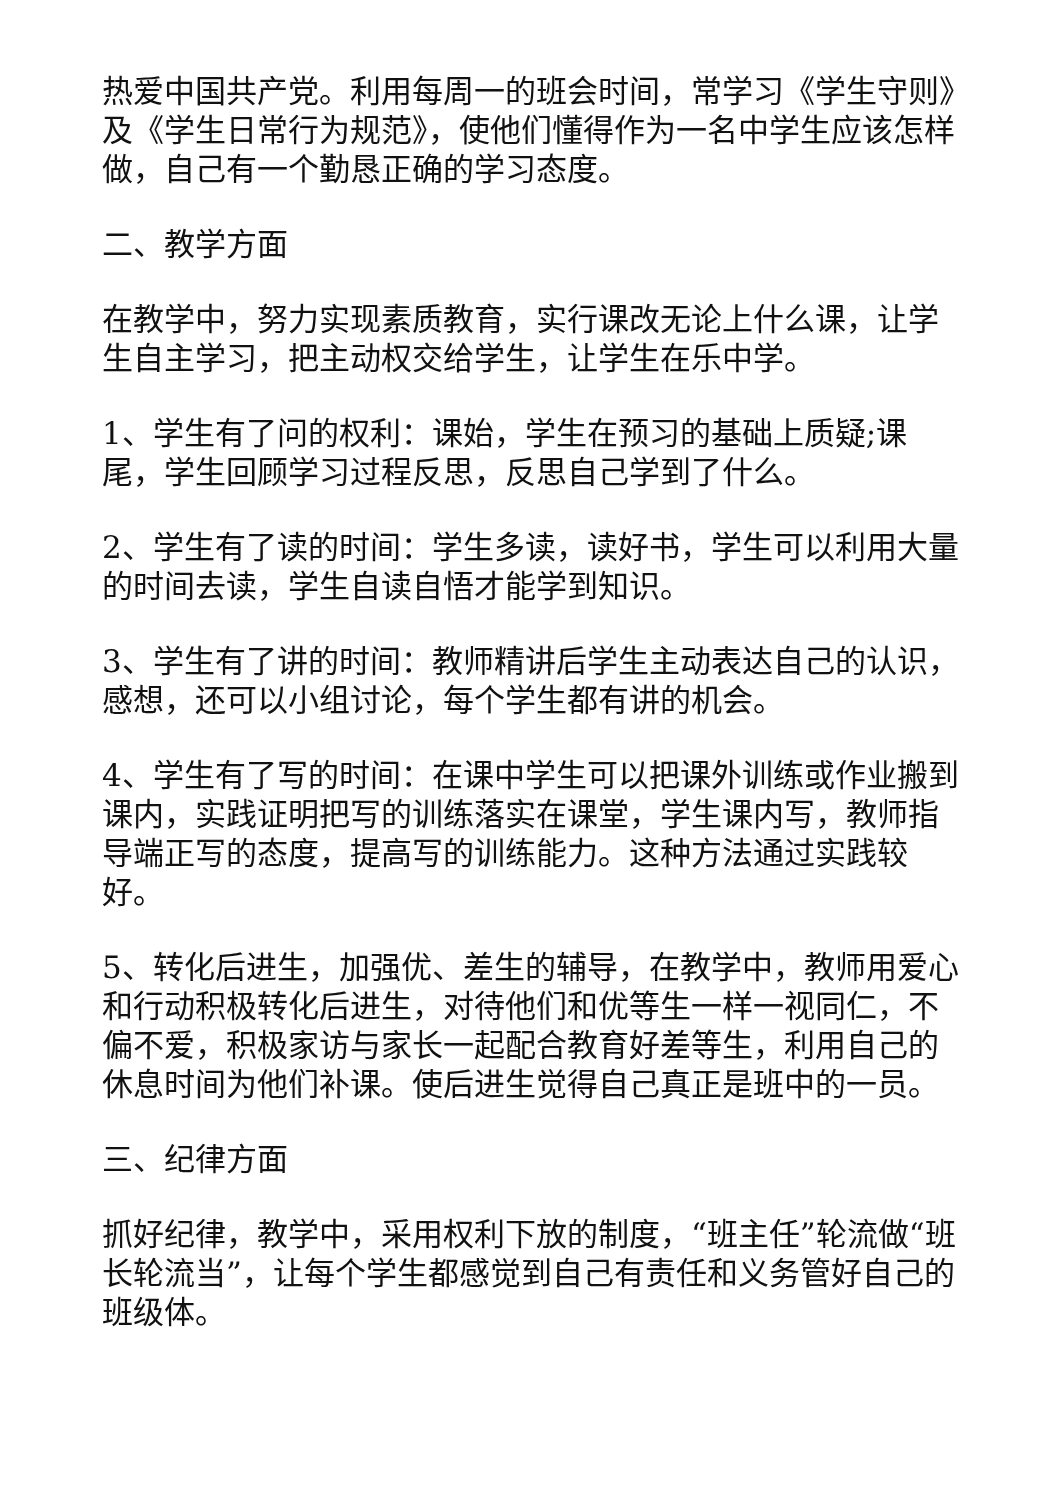热爱中国共产党。利用每周一的班会时间，常学习《学生守则》及《学生日常行为规范》，使他们懂得作为一名中学生应该怎样做，自己有一个勤恳正确的学习态度。
二、教学方面
在教学中，努力实现素质教育，实行课改无论上什么课，让学生自主学习，把主动权交给学生，让学生在乐中学。
1、学生有了问的权利：课始，学生在预习的基础上质疑;课尾，学生回顾学习过程反思，反思自己学到了什么。
2、学生有了读的时间：学生多读，读好书，学生可以利用大量的时间去读，学生自读自悟才能学到知识。
3、学生有了讲的时间：教师精讲后学生主动表达自己的认识，感想，还可以小组讨论，每个学生都有讲的机会。
4、学生有了写的时间：在课中学生可以把课外训练或作业搬到课内，实践证明把写的训练落实在课堂，学生课内写，教师指导端正写的态度，提高写的训练能力。这种方法通过实践较好。
5、转化后进生，加强优、差生的辅导，在教学中，教师用爱心和行动积极转化后进生，对待他们和优等生一样一视同仁，不偏不爱，积极家访与家长一起配合教育好差等生，利用自己的休息时间为他们补课。使后进生觉得自己真正是班中的一员。
三、纪律方面
抓好纪律，教学中，采用权利下放的制度，“班主任”轮流做“班长轮流当”，让每个学生都感觉到自己有责任和义务管好自己的班级体。